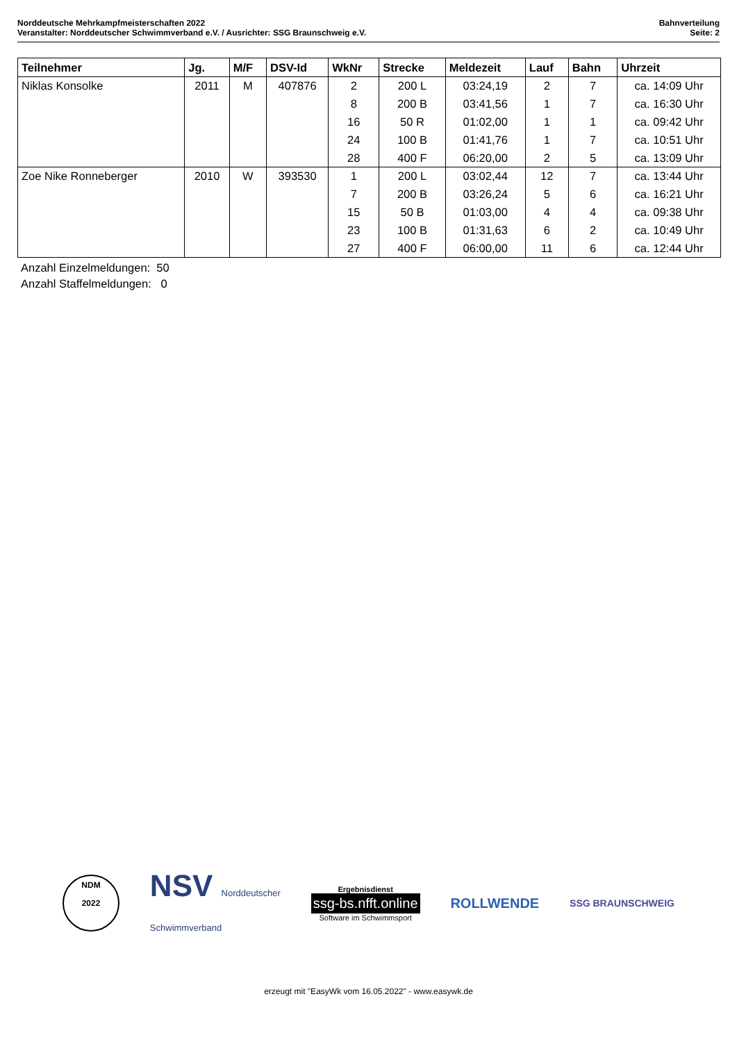Norddeutsche Mehrkampfmeisterschaften 2022
Veranstalter: Norddeutscher Schwimmverband e.V. / Ausrichter: SSG Braunschweig e.V.
Bahnverteilung
Seite: 2
| Teilnehmer | Jg. | M/F | DSV-Id | WkNr | Strecke | Meldezeit | Lauf | Bahn | Uhrzeit |
| --- | --- | --- | --- | --- | --- | --- | --- | --- | --- |
| Niklas Konsolke | 2011 | M | 407876 | 2 | 200 L | 03:24,19 | 2 | 7 | ca. 14:09 Uhr |
| | | | | 8 | 200 B | 03:41,56 | 1 | 7 | ca. 16:30 Uhr |
| | | | | 16 | 50 R | 01:02,00 | 1 | 1 | ca. 09:42 Uhr |
| | | | | 24 | 100 B | 01:41,76 | 1 | 7 | ca. 10:51 Uhr |
| | | | | 28 | 400 F | 06:20,00 | 2 | 5 | ca. 13:09 Uhr |
| Zoe Nike Ronneberger | 2010 | W | 393530 | 1 | 200 L | 03:02,44 | 12 | 7 | ca. 13:44 Uhr |
| | | | | 7 | 200 B | 03:26,24 | 5 | 6 | ca. 16:21 Uhr |
| | | | | 15 | 50 B | 01:03,00 | 4 | 4 | ca. 09:38 Uhr |
| | | | | 23 | 100 B | 01:31,63 | 6 | 2 | ca. 10:49 Uhr |
| | | | | 27 | 400 F | 06:00,00 | 11 | 6 | ca. 12:44 Uhr |
Anzahl Einzelmeldungen: 50
Anzahl Staffelmeldungen: 0
NDM
2022
NSV Norddeutscher
Schwimmverband
Ergebnisdienst
ssg-bs.nfft.online
Software im Schwimmsport
ROLLWENDE
SSG BRAUNSCHWEIG
erzeugt mit "EasyWk vom 16.05.2022" - www.easywk.de